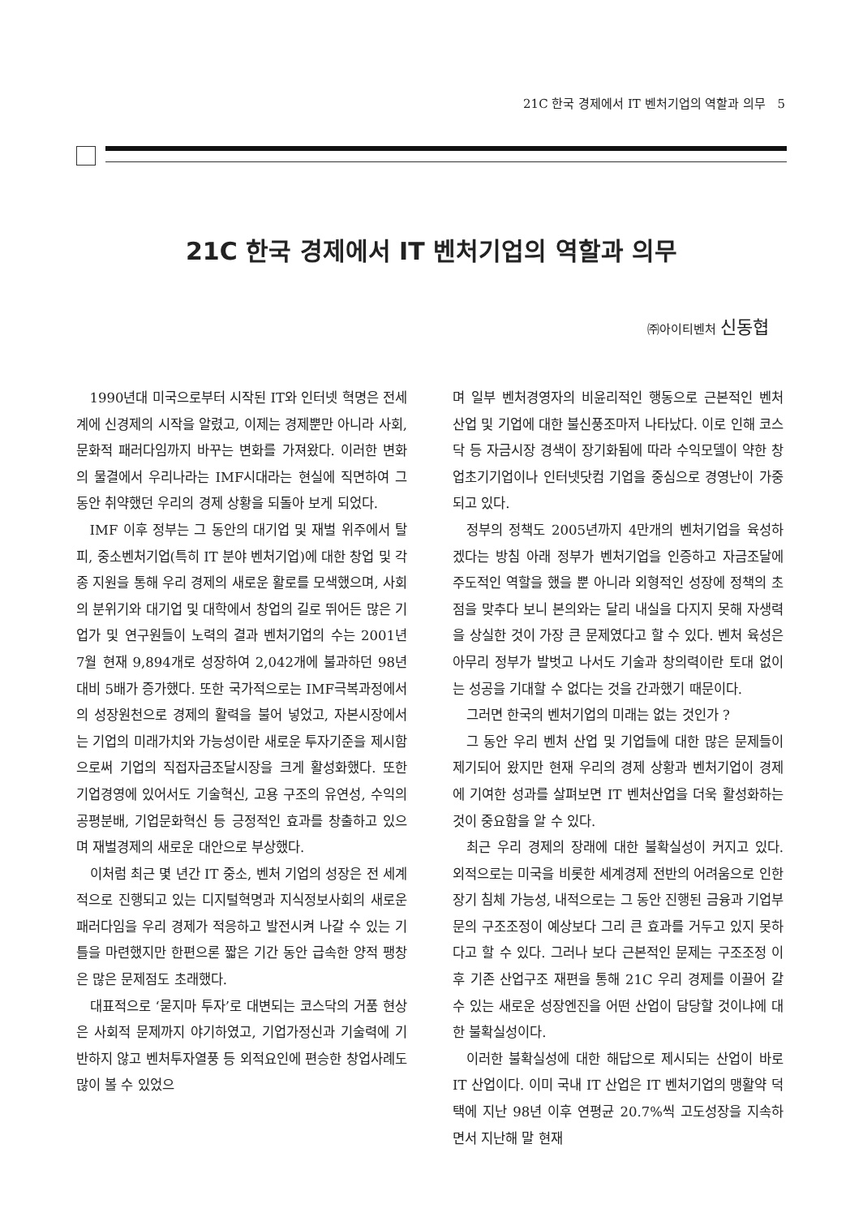21C 한국 경제에서 IT 벤처기업의 역할과 의무 5
21C 한국 경제에서 IT 벤처기업의 역할과 의무
㈜아이티벤처 신동협
1990년대 미국으로부터 시작된 IT와 인터넷 혁명은 전세계에 신경제의 시작을 알렸고, 이제는 경제뿐만 아니라 사회, 문화적 패러다임까지 바꾸는 변화를 가져왔다. 이러한 변화의 물결에서 우리나라는 IMF시대라는 현실에 직면하여 그 동안 취약했던 우리의 경제 상황을 되돌아 보게 되었다.
IMF 이후 정부는 그 동안의 대기업 및 재벌 위주에서 탈피, 중소벤처기업(특히 IT 분야 벤처기업)에 대한 창업 및 각종 지원을 통해 우리 경제의 새로운 활로를 모색했으며, 사회의 분위기와 대기업 및 대학에서 창업의 길로 뛰어든 많은 기업가 및 연구원들이 노력의 결과 벤처기업의 수는 2001년 7월 현재 9,894개로 성장하여 2,042개에 불과하던 98년 대비 5배가 증가했다. 또한 국가적으로는 IMF극복과정에서의 성장원천으로 경제의 활력을 불어 넣었고, 자본시장에서는 기업의 미래가치와 가능성이란 새로운 투자기준을 제시함으로써 기업의 직접자금조달시장을 크게 활성화했다. 또한 기업경영에 있어서도 기술혁신, 고용 구조의 유연성, 수익의 공평분배, 기업문화혁신 등 긍정적인 효과를 창출하고 있으며 재벌경제의 새로운 대안으로 부상했다.
이처럼 최근 몇 년간 IT 중소, 벤처 기업의 성장은 전 세계적으로 진행되고 있는 디지털혁명과 지식정보사회의 새로운 패러다임을 우리 경제가 적응하고 발전시켜 나갈 수 있는 기틀을 마련했지만 한편으론 짧은 기간 동안 급속한 양적 팽창은 많은 문제점도 초래했다.
대표적으로 ‘묻지마 투자’로 대변되는 코스닥의 거품 현상은 사회적 문제까지 야기하였고, 기업가정신과 기술력에 기반하지 않고 벤처투자열풍 등 외적요인에 편승한 창업사례도 많이 볼 수 있었으
며 일부 벤처경영자의 비윤리적인 행동으로 근본적인 벤처 산업 및 기업에 대한 불신풍조마저 나타났다. 이로 인해 코스닥 등 자금시장 경색이 장기화됨에 따라 수익모델이 약한 창업초기기업이나 인터넷닷컴 기업을 중심으로 경영난이 가중되고 있다.
정부의 정책도 2005년까지 4만개의 벤처기업을 육성하겠다는 방침 아래 정부가 벤처기업을 인증하고 자금조달에 주도적인 역할을 했을 뿐 아니라 외형적인 성장에 정책의 초점을 맞추다 보니 본의와는 달리 내실을 다지지 못해 자생력을 상실한 것이 가장 큰 문제였다고 할 수 있다. 벤처 육성은 아무리 정부가 발벗고 나서도 기술과 창의력이란 토대 없이는 성공을 기대할 수 없다는 것을 간과했기 때문이다.
그러면 한국의 벤처기업의 미래는 없는 것인가 ?
그 동안 우리 벤처 산업 및 기업들에 대한 많은 문제들이 제기되어 왔지만 현재 우리의 경제 상황과 벤처기업이 경제에 기여한 성과를 살펴보면 IT 벤처산업을 더욱 활성화하는 것이 중요함을 알 수 있다.
최근 우리 경제의 장래에 대한 불확실성이 커지고 있다. 외적으로는 미국을 비롯한 세계경제 전반의 어려움으로 인한 장기 침체 가능성, 내적으로는 그 동안 진행된 금융과 기업부문의 구조조정이 예상보다 그리 큰 효과를 거두고 있지 못하다고 할 수 있다. 그러나 보다 근본적인 문제는 구조조정 이후 기존 산업구조 재편을 통해 21C 우리 경제를 이끌어 갈 수 있는 새로운 성장엔진을 어떤 산업이 담당할 것이냐에 대한 불확실성이다.
이러한 불확실성에 대한 해답으로 제시되는 산업이 바로 IT 산업이다. 이미 국내 IT 산업은 IT 벤처기업의 맹활약 덕택에 지난 98년 이후 연평균 20.7%씩 고도성장을 지속하면서 지난해 말 현재